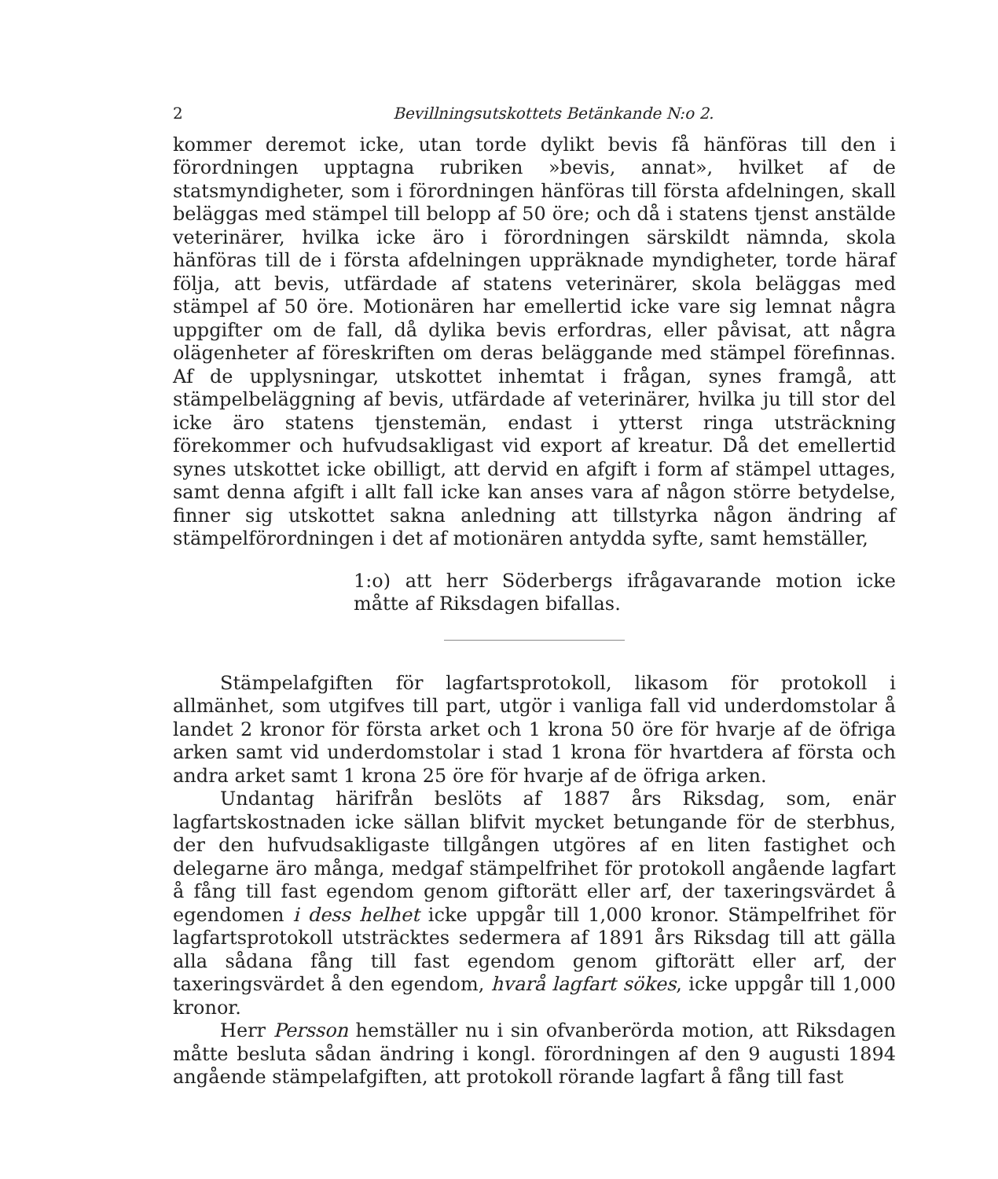2 Bevillningsutskottets Betänkande N:o 2.
kommer deremot icke, utan torde dylikt bevis få hänföras till den i förordningen upptagna rubriken »bevis, annat», hvilket af de statsmyndigheter, som i förordningen hänföras till första afdelningen, skall beläggas med stämpel till belopp af 50 öre; och då i statens tjenst anstälde veterinärer, hvilka icke äro i förordningen särskildt nämnda, skola hänföras till de i första afdelningen uppräknade myndigheter, torde häraf följa, att bevis, utfärdade af statens veterinärer, skola beläggas med stämpel af 50 öre. Motionären har emellertid icke vare sig lemnat några uppgifter om de fall, då dylika bevis erfordras, eller påvisat, att några olägenheter af föreskriften om deras beläggande med stämpel förefinnas. Af de upplysningar, utskottet inhemtat i frågan, synes framgå, att stämpelbeläggning af bevis, utfärdade af veterinärer, hvilka ju till stor del icke äro statens tjenstemän, endast i ytterst ringa utsträckning förekommer och hufvudsakligast vid export af kreatur. Då det emellertid synes utskottet icke obilligt, att dervid en afgift i form af stämpel uttages, samt denna afgift i allt fall icke kan anses vara af någon större betydelse, finner sig utskottet sakna anledning att tillstyrka någon ändring af stämpelförordningen i det af motionären antydda syfte, samt hemställer,
1:o) att herr Söderbergs ifrågavarande motion icke måtte af Riksdagen bifallas.
Stämpelafgiften för lagfartsprotokoll, likasom för protokoll i allmänhet, som utgifves till part, utgör i vanliga fall vid underdomstolar å landet 2 kronor för första arket och 1 krona 50 öre för hvarje af de öfriga arken samt vid underdomstolar i stad 1 krona för hvartdera af första och andra arket samt 1 krona 25 öre för hvarje af de öfriga arken.
Undantag härifrån beslöts af 1887 års Riksdag, som, enär lagfartskostnaden icke sällan blifvit mycket betungande för de sterbhus, der den hufvudsakligaste tillgången utgöres af en liten fastighet och delegarne äro många, medgaf stämpelfrihet för protokoll angående lagfart å fång till fast egendom genom giftorätt eller arf, der taxeringsvärdet å egendomen i dess helhet icke uppgår till 1,000 kronor. Stämpelfrihet för lagfartsprotokoll utsträcktes sedermera af 1891 års Riksdag till att gälla alla sådana fång till fast egendom genom giftorätt eller arf, der taxeringsvärdet å den egendom, hvarå lagfart sökes, icke uppgår till 1,000 kronor.
Herr Persson hemställer nu i sin ofvanberörda motion, att Riksdagen måtte besluta sådan ändring i kongl. förordningen af den 9 augusti 1894 angående stämpelafgiften, att protokoll rörande lagfart å fång till fast